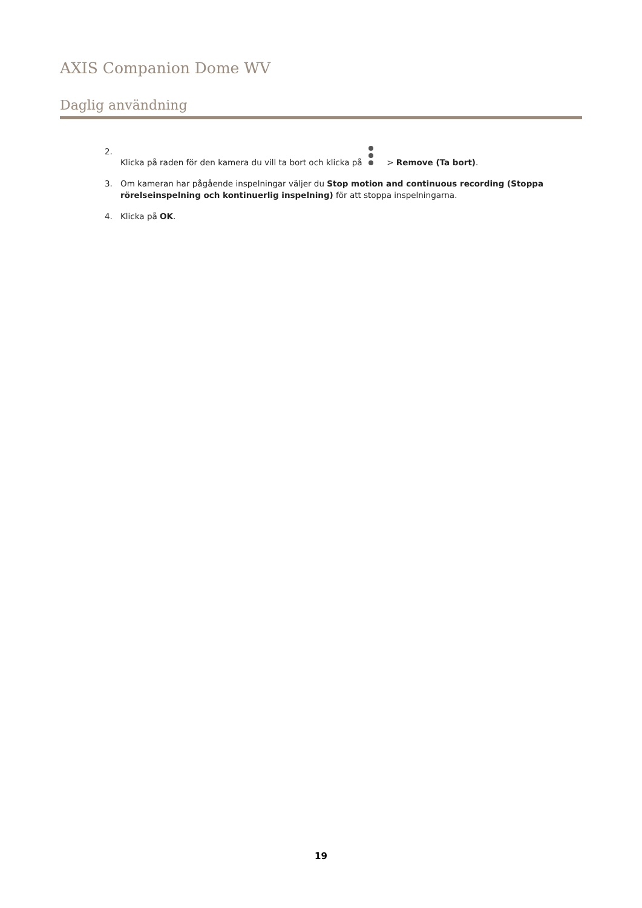AXIS Companion Dome WV
Daglig användning
2. Klicka på raden för den kamera du vill ta bort och klicka på > Remove (Ta bort).
3. Om kameran har pågående inspelningar väljer du Stop motion and continuous recording (Stoppa rörelseinspelning och kontinuerlig inspelning) för att stoppa inspelningarna.
4. Klicka på OK.
19